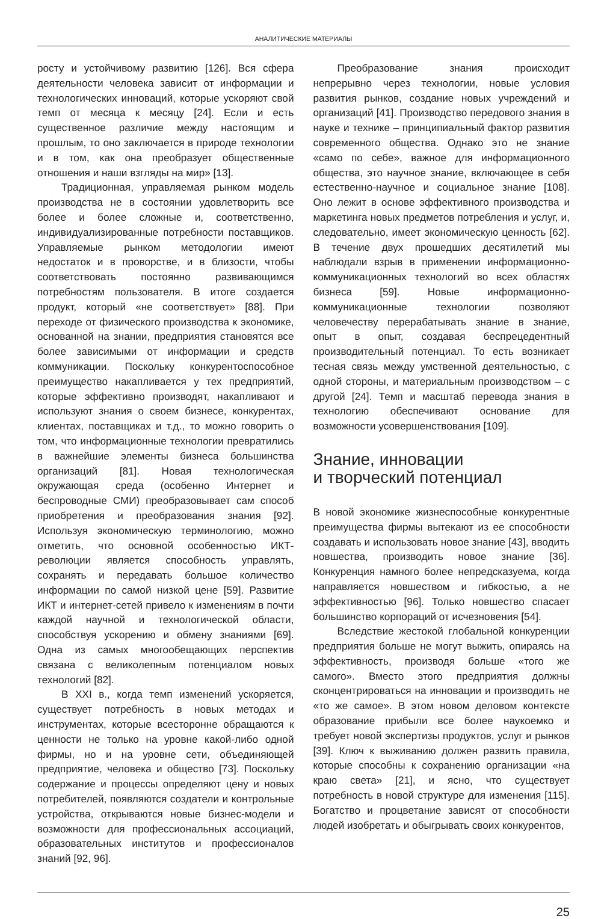АНАЛИТИЧЕСКИЕ МАТЕРИАЛЫ
росту и устойчивому развитию [126]. Вся сфера деятельности человека зависит от информации и технологических инноваций, которые ускоряют свой темп от месяца к месяцу [24]. Если и есть существенное различие между настоящим и прошлым, то оно заключается в природе технологии и в том, как она преобразует общественные отношения и наши взгляды на мир» [13].
Традиционная, управляемая рынком модель производства не в состоянии удовлетворить все более и более сложные и, соответственно, индивидуализированные потребности поставщиков. Управляемые рынком методологии имеют недостаток и в проворстве, и в близости, чтобы соответствовать постоянно развивающимся потребностям пользователя. В итоге создается продукт, который «не соответствует» [88]. При переходе от физического производства к экономике, основанной на знании, предприятия становятся все более зависимыми от информации и средств коммуникации. Поскольку конкурентоспособное преимущество накапливается у тех предприятий, которые эффективно производят, накапливают и используют знания о своем бизнесе, конкурентах, клиентах, поставщиках и т.д., то можно говорить о том, что информационные технологии превратились в важнейшие элементы бизнеса большинства организаций [81]. Новая технологическая окружающая среда (особенно Интернет и беспроводные СМИ) преобразовывает сам способ приобретения и преобразования знания [92]. Используя экономическую терминологию, можно отметить, что основной особенностью ИКТ-революции является способность управлять, сохранять и передавать большое количество информации по самой низкой цене [59]. Развитие ИКТ и интернет-сетей привело к изменениям в почти каждой научной и технологической области, способствуя ускорению и обмену знаниями [69]. Одна из самых многообещающих перспектив связана с великолепным потенциалом новых технологий [82].
В XXI в., когда темп изменений ускоряется, существует потребность в новых методах и инструментах, которые всесторонне обращаются к ценности не только на уровне какой-либо одной фирмы, но и на уровне сети, объединяющей предприятие, человека и общество [73]. Поскольку содержание и процессы определяют цену и новых потребителей, появляются создатели и контрольные устройства, открываются новые бизнес-модели и возможности для профессиональных ассоциаций, образовательных институтов и профессионалов знаний [92, 96].
Преобразование знания происходит непрерывно через технологии, новые условия развития рынков, создание новых учреждений и организаций [41]. Производство передового знания в науке и технике – принципиальный фактор развития современного общества. Однако это не знание «само по себе», важное для информационного общества, это научное знание, включающее в себя естественно-научное и социальное знание [108]. Оно лежит в основе эффективного производства и маркетинга новых предметов потребления и услуг, и, следовательно, имеет экономическую ценность [62]. В течение двух прошедших десятилетий мы наблюдали взрыв в применении информационно-коммуникационных технологий во всех областях бизнеса [59]. Новые информационно-коммуникационные технологии позволяют человечеству перерабатывать знание в знание, опыт в опыт, создавая беспрецедентный производительный потенциал. То есть возникает тесная связь между умственной деятельностью, с одной стороны, и материальным производством – с другой [24]. Темп и масштаб перевода знания в технологию обеспечивают основание для возможности усовершенствования [109].
Знание, инновации
и творческий потенциал
В новой экономике жизнеспособные конкурентные преимущества фирмы вытекают из ее способности создавать и использовать новое знание [43], вводить новшества, производить новое знание [36]. Конкуренция намного более непредсказуема, когда направляется новшеством и гибкостью, а не эффективностью [96]. Только новшество спасает большинство корпораций от исчезновения [54].
Вследствие жестокой глобальной конкуренции предприятия больше не могут выжить, опираясь на эффективность, производя больше «того же самого». Вместо этого предприятия должны сконцентрироваться на инновации и производить не «то же самое». В этом новом деловом контексте образование прибыли все более наукоемко и требует новой экспертизы продуктов, услуг и рынков [39]. Ключ к выживанию должен развить правила, которые способны к сохранению организации «на краю света» [21], и ясно, что существует потребность в новой структуре для изменения [115]. Богатство и процветание зависят от способности людей изобретать и обыгрывать своих конкурентов,
25